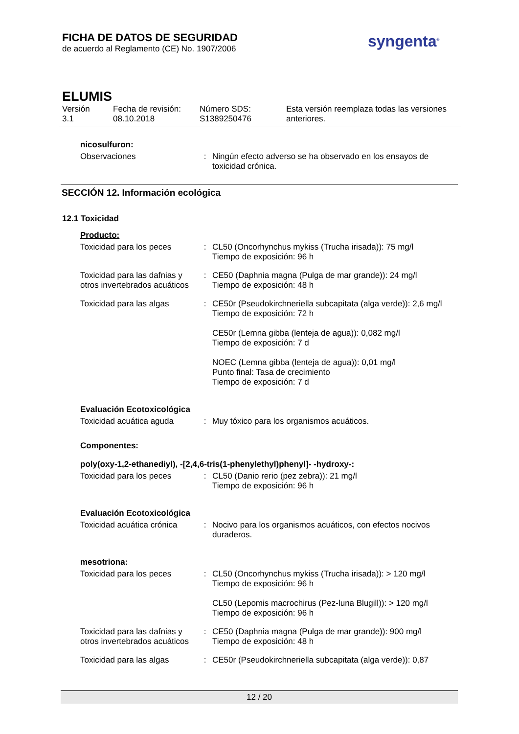FICHA DE DATOS DE SEGURIDAD
de acuerdo al Reglamento (CE) No. 1907/2006
syngenta<sup>®</sup>
ELUMIS
Versión
3.1
Fecha de revisión:
08.10.2018
Número SDS:
S1389250476
Esta versión reemplaza todas las versiones anteriores.
nicosulfuron:
Observaciones
:
Ningún efecto adverso se ha observado en los ensayos de toxicidad crónica.
SECCIÓN 12. Información ecológica
12.1 Toxicidad
Producto:
Toxicidad para los peces
:
CL50 (Oncorhynchus mykiss (Trucha irisada)): 75 mg/l
Tiempo de exposición: 96 h
Toxicidad para las dafnias y otros invertebrados acuáticos
:
CE50 (Daphnia magna (Pulga de mar grande)): 24 mg/l
Tiempo de exposición: 48 h
Toxicidad para las algas
:
CE50r (Pseudokirchneriella subcapitata (alga verde)): 2,6 mg/l
Tiempo de exposición: 72 h
CE50r (Lemna gibba (lenteja de agua)): 0,082 mg/l
Tiempo de exposición: 7 d
NOEC (Lemna gibba (lenteja de agua)): 0,01 mg/l
Punto final: Tasa de crecimiento
Tiempo de exposición: 7 d
Evaluación Ecotoxicológica
Toxicidad acuática aguda
:
Muy tóxico para los organismos acuáticos.
Componentes:
poly(oxy-1,2-ethanediyl), -[2,4,6-tris(1-phenylethyl)phenyl]- -hydroxy-:
Toxicidad para los peces
:
CL50 (Danio rerio (pez zebra)): 21 mg/l
Tiempo de exposición: 96 h
Evaluación Ecotoxicológica
Toxicidad acuática crónica
:
Nocivo para los organismos acuáticos, con efectos nocivos duraderos.
mesotriona:
Toxicidad para los peces
:
CL50 (Oncorhynchus mykiss (Trucha irisada)): > 120 mg/l
Tiempo de exposición: 96 h
CL50 (Lepomis macrochirus (Pez-luna Blugill)): > 120 mg/l
Tiempo de exposición: 96 h
Toxicidad para las dafnias y otros invertebrados acuáticos
:
CE50 (Daphnia magna (Pulga de mar grande)): 900 mg/l
Tiempo de exposición: 48 h
Toxicidad para las algas
:
CE50r (Pseudokirchneriella subcapitata (alga verde)): 0,87
12 / 20